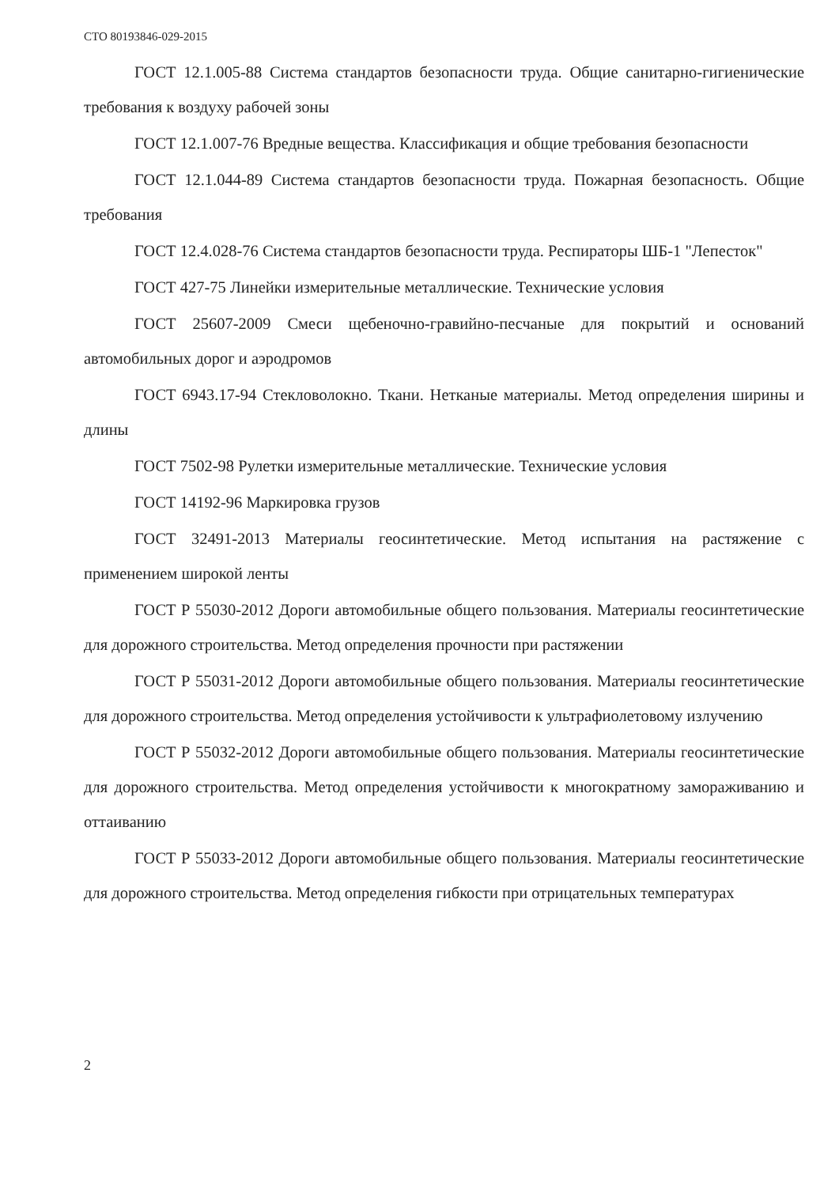СТО 80193846-029-2015
ГОСТ 12.1.005-88 Система стандартов безопасности труда. Общие санитарно-гигиенические требования к воздуху рабочей зоны
ГОСТ 12.1.007-76 Вредные вещества. Классификация и общие требования безопасности
ГОСТ 12.1.044-89 Система стандартов безопасности труда. Пожарная безопасность. Общие требования
ГОСТ 12.4.028-76 Система стандартов безопасности труда. Респираторы ШБ-1 "Лепесток"
ГОСТ 427-75 Линейки измерительные металлические. Технические условия
ГОСТ 25607-2009 Смеси щебеночно-гравийно-песчаные для покрытий и оснований автомобильных дорог и аэродромов
ГОСТ 6943.17-94 Стекловолокно. Ткани. Нетканые материалы. Метод определения ширины и длины
ГОСТ 7502-98 Рулетки измерительные металлические. Технические условия
ГОСТ 14192-96 Маркировка грузов
ГОСТ 32491-2013 Материалы геосинтетические. Метод испытания на растяжение с применением широкой ленты
ГОСТ Р 55030-2012 Дороги автомобильные общего пользования. Материалы геосинтетические для дорожного строительства. Метод определения прочности при растяжении
ГОСТ Р 55031-2012 Дороги автомобильные общего пользования. Материалы геосинтетические для дорожного строительства. Метод определения устойчивости к ультрафиолетовому излучению
ГОСТ Р 55032-2012 Дороги автомобильные общего пользования. Материалы геосинтетические для дорожного строительства. Метод определения устойчивости к многократному замораживанию и оттаиванию
ГОСТ Р 55033-2012 Дороги автомобильные общего пользования. Материалы геосинтетические для дорожного строительства. Метод определения гибкости при отрицательных температурах
2